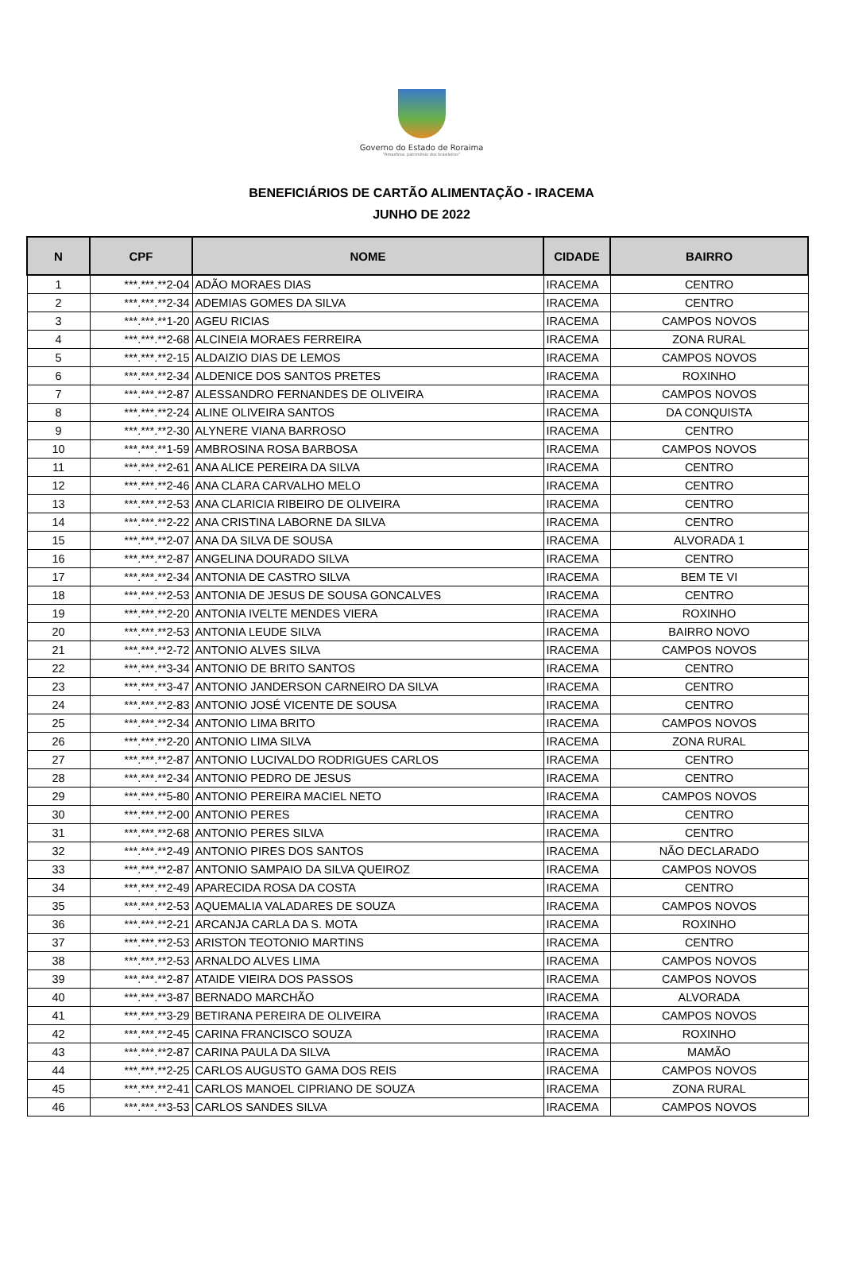Governo do Estado de Roraima
"Amazônia: patrimônio dos brasileiros"
BENEFICIÁRIOS DE CARTÃO ALIMENTAÇÃO - IRACEMA
JUNHO DE 2022
| N | CPF | NOME | CIDADE | BAIRRO |
| --- | --- | --- | --- | --- |
| 1 | ***.***.**2-04 | ADÃO MORAES DIAS | IRACEMA | CENTRO |
| 2 | ***.***.**2-34 | ADEMIAS GOMES DA SILVA | IRACEMA | CENTRO |
| 3 | ***.***.**1-20 | AGEU RICIAS | IRACEMA | CAMPOS NOVOS |
| 4 | ***.***.**2-68 | ALCINEIA MORAES FERREIRA | IRACEMA | ZONA RURAL |
| 5 | ***.***.**2-15 | ALDAIZIO DIAS DE LEMOS | IRACEMA | CAMPOS NOVOS |
| 6 | ***.***.**2-34 | ALDENICE DOS SANTOS PRETES | IRACEMA | ROXINHO |
| 7 | ***.***.**2-87 | ALESSANDRO FERNANDES DE OLIVEIRA | IRACEMA | CAMPOS NOVOS |
| 8 | ***.***.**2-24 | ALINE OLIVEIRA SANTOS | IRACEMA | DA CONQUISTA |
| 9 | ***.***.**2-30 | ALYNERE VIANA BARROSO | IRACEMA | CENTRO |
| 10 | ***.***.**1-59 | AMBROSINA ROSA BARBOSA | IRACEMA | CAMPOS NOVOS |
| 11 | ***.***.**2-61 | ANA ALICE PEREIRA DA SILVA | IRACEMA | CENTRO |
| 12 | ***.***.**2-46 | ANA CLARA CARVALHO MELO | IRACEMA | CENTRO |
| 13 | ***.***.**2-53 | ANA CLARICIA RIBEIRO DE OLIVEIRA | IRACEMA | CENTRO |
| 14 | ***.***.**2-22 | ANA CRISTINA LABORNE DA SILVA | IRACEMA | CENTRO |
| 15 | ***.***.**2-07 | ANA DA SILVA DE SOUSA | IRACEMA | ALVORADA 1 |
| 16 | ***.***.**2-87 | ANGELINA DOURADO SILVA | IRACEMA | CENTRO |
| 17 | ***.***.**2-34 | ANTONIA DE CASTRO SILVA | IRACEMA | BEM TE VI |
| 18 | ***.***.**2-53 | ANTONIA DE JESUS DE SOUSA GONCALVES | IRACEMA | CENTRO |
| 19 | ***.***.**2-20 | ANTONIA IVELTE MENDES VIERA | IRACEMA | ROXINHO |
| 20 | ***.***.**2-53 | ANTONIA LEUDE SILVA | IRACEMA | BAIRRO NOVO |
| 21 | ***.***.**2-72 | ANTONIO ALVES SILVA | IRACEMA | CAMPOS NOVOS |
| 22 | ***.***.**3-34 | ANTONIO DE BRITO SANTOS | IRACEMA | CENTRO |
| 23 | ***.***.**3-47 | ANTONIO JANDERSON CARNEIRO DA SILVA | IRACEMA | CENTRO |
| 24 | ***.***.**2-83 | ANTONIO JOSÉ VICENTE DE SOUSA | IRACEMA | CENTRO |
| 25 | ***.***.**2-34 | ANTONIO LIMA BRITO | IRACEMA | CAMPOS NOVOS |
| 26 | ***.***.**2-20 | ANTONIO LIMA SILVA | IRACEMA | ZONA RURAL |
| 27 | ***.***.**2-87 | ANTONIO LUCIVALDO RODRIGUES CARLOS | IRACEMA | CENTRO |
| 28 | ***.***.**2-34 | ANTONIO PEDRO DE JESUS | IRACEMA | CENTRO |
| 29 | ***.***.**5-80 | ANTONIO PEREIRA MACIEL NETO | IRACEMA | CAMPOS NOVOS |
| 30 | ***.***.**2-00 | ANTONIO PERES | IRACEMA | CENTRO |
| 31 | ***.***.**2-68 | ANTONIO PERES SILVA | IRACEMA | CENTRO |
| 32 | ***.***.**2-49 | ANTONIO PIRES DOS SANTOS | IRACEMA | NÃO DECLARADO |
| 33 | ***.***.**2-87 | ANTONIO SAMPAIO DA SILVA QUEIROZ | IRACEMA | CAMPOS NOVOS |
| 34 | ***.***.**2-49 | APARECIDA ROSA DA COSTA | IRACEMA | CENTRO |
| 35 | ***.***.**2-53 | AQUEMALIA VALADARES DE SOUZA | IRACEMA | CAMPOS NOVOS |
| 36 | ***.***.**2-21 | ARCANJA CARLA DA S. MOTA | IRACEMA | ROXINHO |
| 37 | ***.***.**2-53 | ARISTON TEOTONIO MARTINS | IRACEMA | CENTRO |
| 38 | ***.***.**2-53 | ARNALDO ALVES LIMA | IRACEMA | CAMPOS NOVOS |
| 39 | ***.***.**2-87 | ATAIDE VIEIRA DOS PASSOS | IRACEMA | CAMPOS NOVOS |
| 40 | ***.***.**3-87 | BERNADO MARCHÃO | IRACEMA | ALVORADA |
| 41 | ***.***.**3-29 | BETIRANA PEREIRA DE OLIVEIRA | IRACEMA | CAMPOS NOVOS |
| 42 | ***.***.**2-45 | CARINA FRANCISCO SOUZA | IRACEMA | ROXINHO |
| 43 | ***.***.**2-87 | CARINA PAULA DA SILVA | IRACEMA | MAMÃO |
| 44 | ***.***.**2-25 | CARLOS AUGUSTO GAMA DOS REIS | IRACEMA | CAMPOS NOVOS |
| 45 | ***.***.**2-41 | CARLOS MANOEL CIPRIANO DE SOUZA | IRACEMA | ZONA RURAL |
| 46 | ***.***.**3-53 | CARLOS SANDES SILVA | IRACEMA | CAMPOS NOVOS |